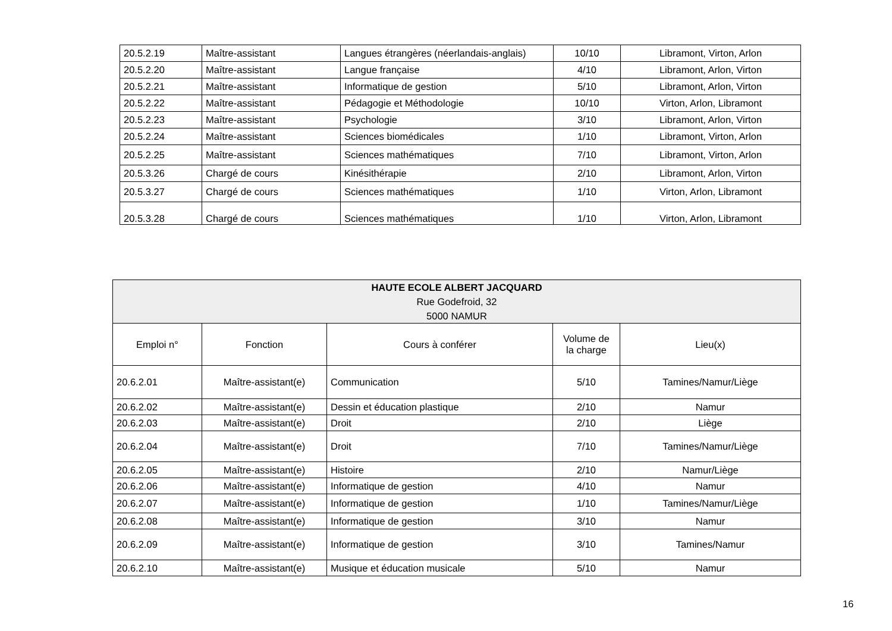| 20.5.2.19 | Maître-assistant | Langues étrangères (néerlandais-anglais) | 10/10 | Libramont, Virton, Arlon |
| 20.5.2.20 | Maître-assistant | Langue française | 4/10 | Libramont, Arlon, Virton |
| 20.5.2.21 | Maître-assistant | Informatique de gestion | 5/10 | Libramont, Arlon, Virton |
| 20.5.2.22 | Maître-assistant | Pédagogie et Méthodologie | 10/10 | Virton, Arlon, Libramont |
| 20.5.2.23 | Maître-assistant | Psychologie | 3/10 | Libramont, Arlon, Virton |
| 20.5.2.24 | Maître-assistant | Sciences biomédicales | 1/10 | Libramont, Virton, Arlon |
| 20.5.2.25 | Maître-assistant | Sciences mathématiques | 7/10 | Libramont, Virton, Arlon |
| 20.5.3.26 | Chargé de cours | Kinésithérapie | 2/10 | Libramont, Arlon, Virton |
| 20.5.3.27 | Chargé de cours | Sciences mathématiques | 1/10 | Virton, Arlon, Libramont |
| 20.5.3.28 | Chargé de cours | Sciences mathématiques | 1/10 | Virton, Arlon, Libramont |
| HAUTE ECOLE ALBERT JACQUARD Rue Godefroid, 32 5000 NAMUR | | | | |
| Emploi n° | Fonction | Cours à conférer | Volume de la charge | Lieu(x) |
| 20.6.2.01 | Maître-assistant(e) | Communication | 5/10 | Tamines/Namur/Liège |
| 20.6.2.02 | Maître-assistant(e) | Dessin et éducation plastique | 2/10 | Namur |
| 20.6.2.03 | Maître-assistant(e) | Droit | 2/10 | Liège |
| 20.6.2.04 | Maître-assistant(e) | Droit | 7/10 | Tamines/Namur/Liège |
| 20.6.2.05 | Maître-assistant(e) | Histoire | 2/10 | Namur/Liège |
| 20.6.2.06 | Maître-assistant(e) | Informatique de gestion | 4/10 | Namur |
| 20.6.2.07 | Maître-assistant(e) | Informatique de gestion | 1/10 | Tamines/Namur/Liège |
| 20.6.2.08 | Maître-assistant(e) | Informatique de gestion | 3/10 | Namur |
| 20.6.2.09 | Maître-assistant(e) | Informatique de gestion | 3/10 | Tamines/Namur |
| 20.6.2.10 | Maître-assistant(e) | Musique et éducation musicale | 5/10 | Namur |
16